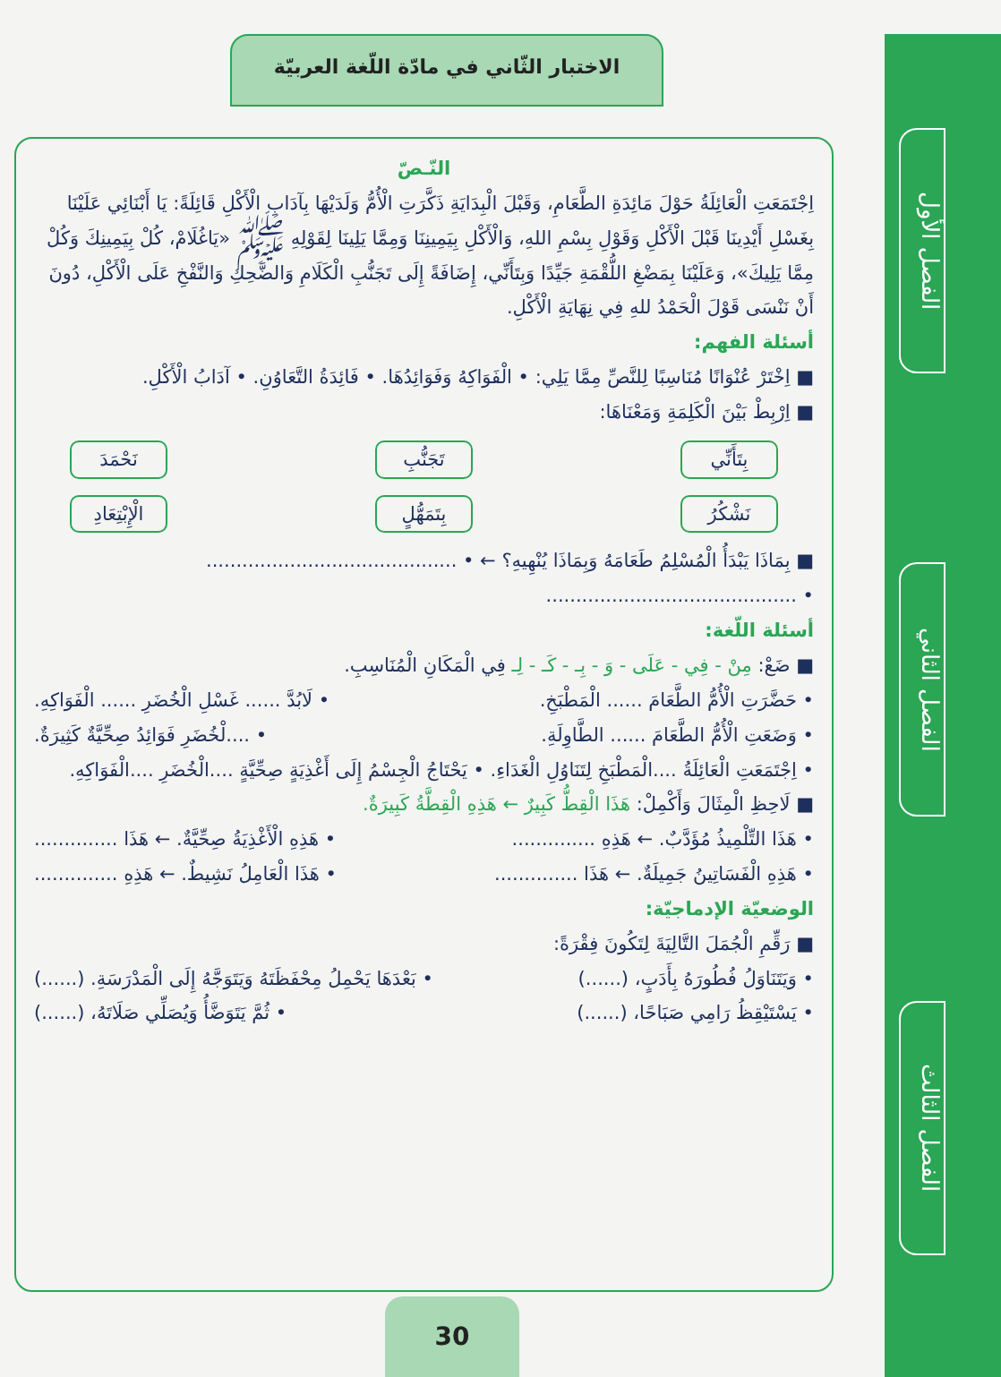الفصل الأول
الفصل الثاني
الفصل الثالث
الاختبار الثّاني في مادّة اللّغة العربيّة
النّـصّ
اِجْتَمَعَتِ الْعَائِلَةُ حَوْلَ مَائِدَةِ الطَّعَامِ، وَقَبْلَ الْبِدَايَةِ ذَكَّرَتِ الْأُمُّ وَلَدَيْهَا بِآدَابِ الْأَكْلِ قَائِلَةً: يَا أَبْنَائِي عَلَيْنَا بِغَسْلِ أَيْدِينَا قَبْلَ الْأَكْلِ وَقَوْلِ بِسْمِ اللهِ، وَالْأَكْلِ بِيَمِينِنَا وَمِمَّا يَلِينَا لِقَوْلِهِ ﷺ «يَاغُلَامْ، كُلْ بِيَمِينِكَ وَكُلْ مِمَّا يَلِيكَ»، وَعَلَيْنَا بِمَضْغِ اللُّقْمَةِ جَيِّدًا وَبِتَأَنِّي، إِضَافَةً إِلَى تَجَنُّبِ الْكَلَامِ وَالضَّحِكِ وَالنَّفْخِ عَلَى الْأَكْلِ، دُونَ أَنْ نَنْسَى قَوْلَ الْحَمْدُ للهِ فِي نِهَايَةِ الْأَكْلِ.
أسئلة الفهم:
■ اِخْتَرْ عُنْوَانًا مُنَاسِبًا لِلنَّصِّ مِمَّا يَلِي: • الْفَوَاكِهُ وَفَوَائِدُهَا. • فَائِدَةُ التَّعَاوُنِ. • آدَابُ الْأَكْلِ.
■ اِرْبِطْ بَيْنَ الْكَلِمَةِ وَمَعْنَاهَا:
بِتَأَنِّي
تَجَنُّبِ
نَحْمَدَ
نَشْكُرُ بِتَمَهُّلٍ
الْإِبْتِعَادِ
■ بِمَاذَا يَبْدَأُ الْمُسْلِمُ طَعَامَهُ وَبِمَاذَا يُنْهِيهِ؟ ← • ..........................................
• ..........................................
أسئلة اللّغة:
■ ضَعْ: مِنْ - فِي - عَلَى - وَ - بِـ - كَـ - لِـ فِي الْمَكَانِ الْمُنَاسِبِ.
• حَضَّرَتِ الْأُمُّ الطَّعَامَ ...... الْمَطْبَخِ. • لَابُدَّ ...... غَسْلِ الْخُضَرِ ...... الْفَوَاكِهِ.
• وَضَعَتِ الْأُمُّ الطَّعَامَ ...... الطَّاوِلَةِ. • ....لْخُضَرِ فَوَائِدُ صِحِّيَّةٌ كَثِيرَةٌ.
• اِجْتَمَعَتِ الْعَائِلَةُ ....الْمَطْبَخِ لِتَنَاوُلِ الْغَدَاءِ. • يَحْتَاجُ الْجِسْمُ إِلَى أَغْذِيَةٍ صِحِّيَّةٍ ....الْخُضَرِ ....الْفَوَاكِهِ.
■ لَاحِظِ الْمِثَالَ وَأَكْمِلْ: هَذَا الْقِطُّ كَبِيرٌ ← هَذِهِ الْقِطَّةُ كَبِيرَةٌ.
• هَذَا التِّلْمِيذُ مُؤَدَّبٌ. ← هَذِهِ .............. • هَذِهِ الْأَغْذِيَةُ صِحِّيَّةٌ. ← هَذَا ..............
• هَذِهِ الْفَسَاتِينُ جَمِيلَةٌ. ← هَذَا .............. • هَذَا الْعَامِلُ نَشِيطٌ. ← هَذِهِ ..............
الوضعيّة الإدماجيّة:
■ رَقِّمِ الْجُمَلَ التَّالِيَةَ لِتَكُونَ فِقْرَةً:
• وَيَتَنَاوَلُ فُطُورَهُ بِأَدَبٍ، (......) • بَعْدَهَا يَحْمِلُ مِحْفَظَتَهُ وَيَتَوَجَّهُ إِلَى الْمَدْرَسَةِ. (......)
• يَسْتَيْقِظُ رَامِي صَبَاحًا، (......) • ثُمَّ يَتَوَضَّأُ وَيُصَلِّي صَلَاتَهُ، (......)
30